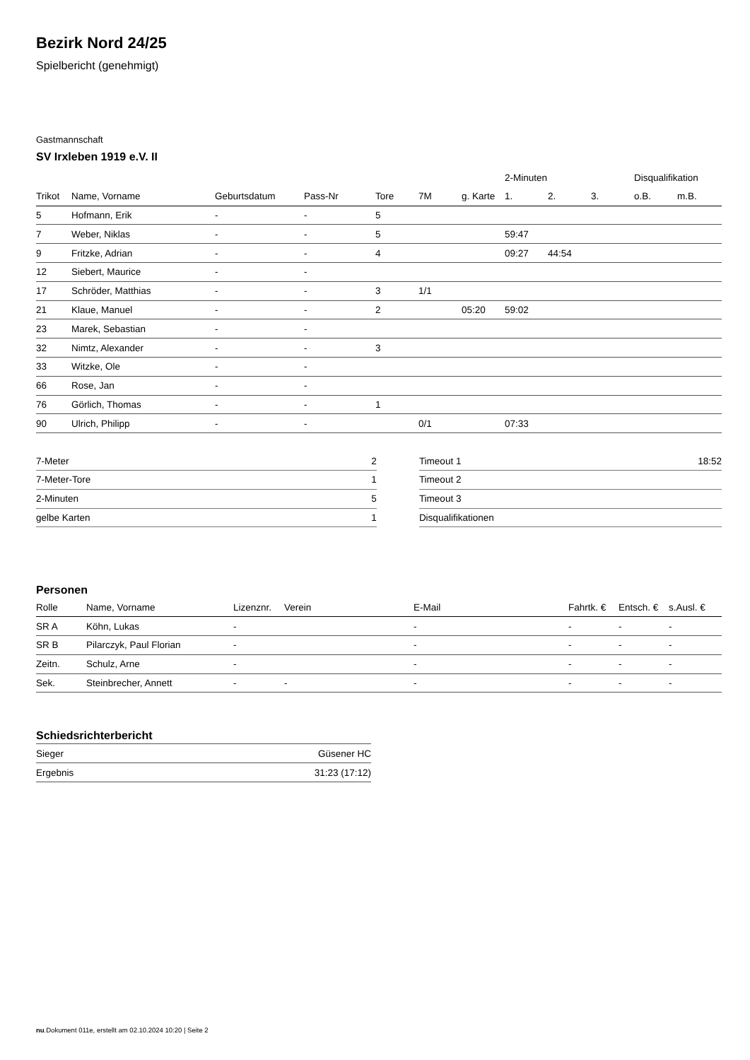Bezirk Nord 24/25
Spielbericht (genehmigt)
Gastmannschaft
SV Irxleben 1919 e.V. II
| | | | | | | | 2-Minuten | | | Disqualifikation | |
| --- | --- | --- | --- | --- | --- | --- | --- | --- | --- | --- | --- |
| Trikot | Name, Vorname | Geburtsdatum | Pass-Nr | Tore | 7M | g. Karte | 1. | 2. | 3. | o.B. | m.B. |
| 5 | Hofmann, Erik | - | - | 5 | | | | | | | |
| 7 | Weber, Niklas | - | - | 5 | | | 59:47 | | | | |
| 9 | Fritzke, Adrian | - | - | 4 | | | 09:27 | 44:54 | | | |
| 12 | Siebert, Maurice | - | - | | | | | | | | |
| 17 | Schröder, Matthias | - | - | 3 | 1/1 | | | | | | |
| 21 | Klaue, Manuel | - | - | 2 | | 05:20 | 59:02 | | | | |
| 23 | Marek, Sebastian | - | - | | | | | | | | |
| 32 | Nimtz, Alexander | - | - | 3 | | | | | | | |
| 33 | Witzke, Ole | - | - | | | | | | | | |
| 66 | Rose, Jan | - | - | | | | | | | | |
| 76 | Görlich, Thomas | - | - | 1 | | | | | | | |
| 90 | Ulrich, Philipp | - | - | | 0/1 | | 07:33 | | | | |
| 7-Meter | 2 |
| 7-Meter-Tore | 1 |
| 2-Minuten | 5 |
| gelbe Karten | 1 |
| Timeout 1 | 18:52 |
| Timeout 2 | |
| Timeout 3 | |
| Disqualifikationen | |
Personen
| Rolle | Name, Vorname | Lizenznr. | Verein | E-Mail | Fahrtk. € | Entsch. € | s.Ausl. € |
| --- | --- | --- | --- | --- | --- | --- | --- |
| SR A | Köhn, Lukas | - | | - | - | - | - |
| SR B | Pilarczyk, Paul Florian | - | | - | - | - | - |
| Zeitn. | Schulz, Arne | - | | - | - | - | - |
| Sek. | Steinbrecher, Annett | - | - | - | - | - | - |
Schiedsrichterbericht
| Sieger | Güsener HC |
| Ergebnis | 31:23 (17:12) |
nu.Dokument 011e, erstellt am 02.10.2024 10:20 | Seite 2